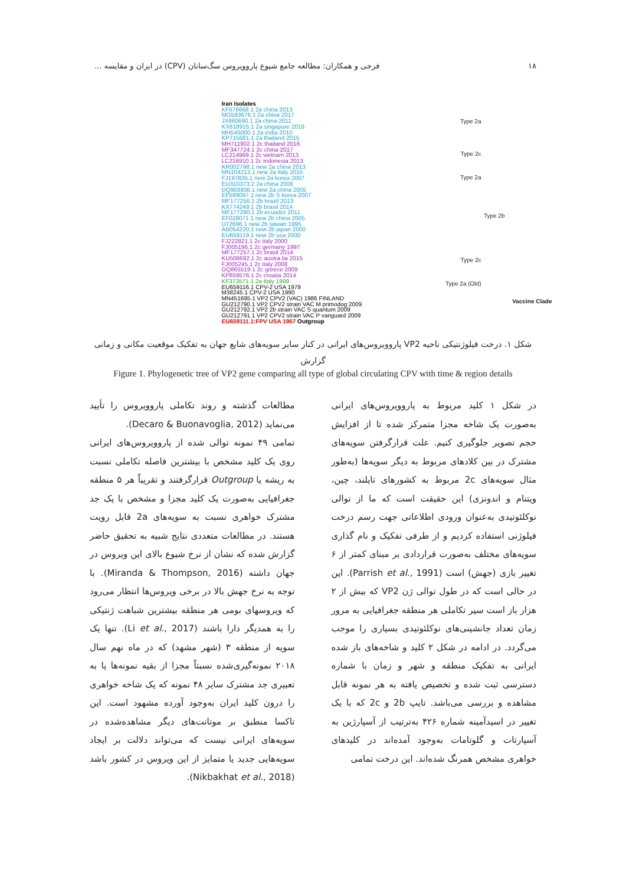۱۸ فرجی و همکاران: مطالعه جامع شیوع پاروویروس سگ‌سانان (CPV) در ایران و مقایسه ...
Iran Isolates
KF676668.1 2a china 2013
MG583676.1 2a china 2017
JX660690.1 2a china 2011
KX618915.1 2a singapure 2016
MH545000.1 2a india 2010
KP715681.1 2a thailand 2015
MH711902.1 2c thailand 2016
MF347724.1 2c china 2017
LC214969.1 2c vietnam 2013
LC216910.1 2c indonesia 2013
KR002798.1 new 2a china 2013
MN104213.1 new 2a italy 2015
FJ197835.1 new 2a korea 2007
EU310373.2 2a china 2006
DQ903936.1 new 2a china 2005
EF599097.1 new 2b S korea 2007
MF177256.1 2b brazil 2013
KX774249.1 2b brasil 2014
MF177280.1 2b ecuador 2011
EF028071.1 new 2b china 2005
U72696.1 new 2b taiwan 1995
AB054220.1 new 2b japan 2000
EU659119.1 new 2b usa 2000
FJ222821.1 2c italy 2000
FJ005196.1 2c germany 1997
MF177257.1 2c brasil 2014
KU508692.1 2c austra lia 2015
FJ005245.1 2c italy 2008
GQ865519.1 2c greece 2009
KP859576.1 2c croatia 2014
KF373571.1 2a Italy 1999
EU659116.1 CPV-2 USA 1979
M38245.1 CPV-2 USA 1990
MN451695.1 VP2 CPV2 (VAC) 1986 FINLAND
GU212790.1 VP2 CPV2 strain VAC M primodog 2009
GU212792.1 VP2 2b strain VAC S quantum 2009
GU212791.1 VP2 CPV2 strain VAC P vanguard 2009
EU659111.1:FPV USA 1967 Outgroup
Type 2a
Type 2c
Type 2a
Type 2b
Type 2c
Type 2a (Old)
Vaccine Clade
شکل ۱. درخت فیلوژنتیکی ناحیه VP2 پاروویروس‌های ایرانی در کنار سایر سویه‌های شایع جهان به تفکیک موقعیت مکانی و زمانی گزارش
Figure 1. Phylogenetic tree of VP2 gene comparing all type of global circulating CPV with time & region details
در شکل ۱ کلید مربوط به پاروویروس‌های ایرانی به‌صورت یک شاخه مجزا متمرکز شده تا از افزایش حجم تصویر جلوگیری کنیم. علت قرارگرفتن سویه‌های مشترک در بین کلادهای مربوط به دیگر سویه‌ها (به‌طور مثال سویه‌های 2c مربوط به کشورهای تایلند، چین، ویتنام و اندونزی) این حقیقت است که ما از توالی نوکلئوتیدی به‌عنوان ورودی اطلاعاتی جهت رسم درخت فیلوژنی استفاده کردیم و از طرفی تفکیک و نام گذاری سویه‌های مختلف به‌صورت قراردادی بر مبنای کمتر از ۶ تغییر بازی (جهش) است (Parrish et al., 1991). این در حالی است که در طول توالی ژن VP2 که بیش از ۲ هزار باز است سیر تکاملی هر منطقه جغرافیایی به مرور زمان تعداد جانشینی‌های نوکلئوتیدی بسیاری را موجب می‌گردد. در ادامه در شکل ۲ کلید و شاخه‌های باز شده ایرانی به تفکیک منطقه و شهر و زمان با شماره دسترسی ثبت شده و تخصیص یافته به هر نمونه قابل مشاهده و بررسی می‌باشد. تایپ 2b و 2c که با یک تغییر در اسیدآمینه شماره ۴۲۶ به‌ترتیب از آسپارژین به آسپارتات و گلوتامات به‌وجود آمده‌اند در کلیدهای خواهری مشخص همرنگ شده‌اند. این درخت تمامی
مطالعات گذشته و روند تکاملی پاروویروس را تأیید می‌نماید (Decaro & Buonavoglia, 2012).
تمامی ۴۹ نمونه توالی شده از پاروویروس‌های ایرانی روی یک کلید مشخص با بیشترین فاصله تکاملی نسبت به ریشه یا Outgroup قرارگرفتند و تقریباً هر ۵ منطقه جغرافیایی به‌صورت یک کلید مجزا و مشخص با یک جد مشترک خواهری نسبت به سویه‌های 2a قابل رویت هستند. در مطالعات متعددی نتایج شبیه به تحقیق حاضر گزارش شده که نشان از نرخ شیوع بالای این ویروس در جهان داشته (Miranda & Thompson, 2016). با توجه به نرخ جهش بالا در برخی ویروس‌ها انتظار می‌رود که ویروسهای بومی هر منطقه بیشترین شباهت ژنتیکی را به همدیگر دارا باشند (Li et al., 2017). تنها یک سویه از منطقه ۳ (شهر مشهد) که در ماه نهم سال ۲۰۱۸ نمونه‌گیری‌شده نسبتاً مجزا از بقیه نمونه‌ها یا به تعبیری جد مشترک سایر ۴۸ نمونه که یک شاخه خواهری را درون کلید ایران به‌وجود آورده مشهود است. این تاکسا منطبق بر موتانت‌های دیگر مشاهده‌شده در سویه‌های ایرانی نیست که می‌تواند دلالت بر ایجاد سویه‌هایی جدید یا متمایز از این ویروس در کشور باشد (Nikbakhat et al., 2018).